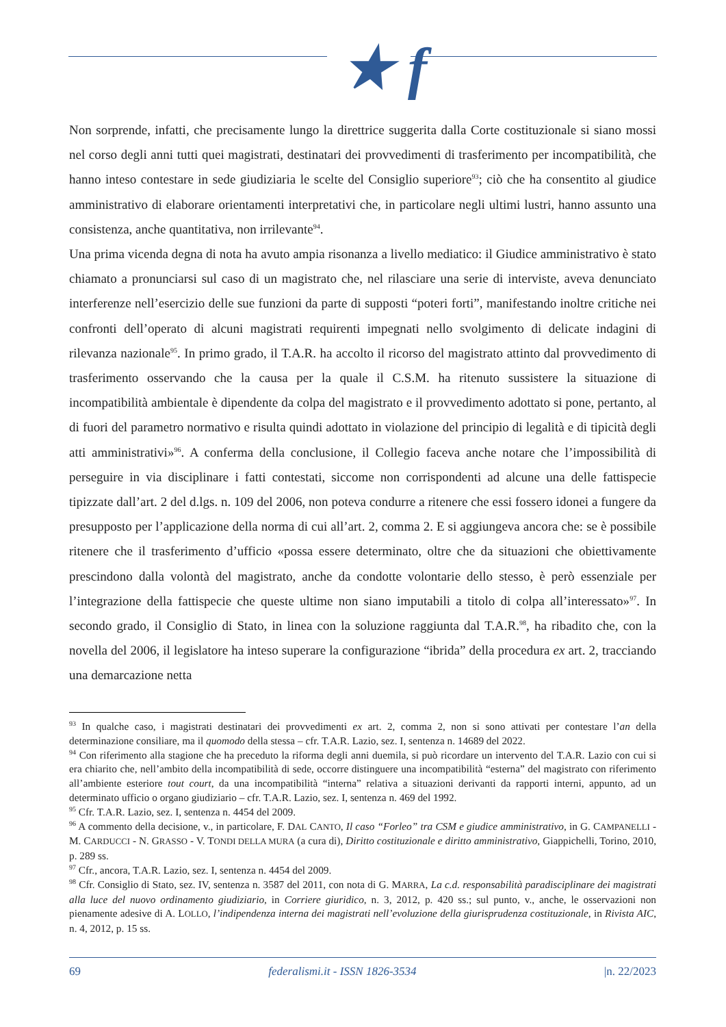★ f
Non sorprende, infatti, che precisamente lungo la direttrice suggerita dalla Corte costituzionale si siano mossi nel corso degli anni tutti quei magistrati, destinatari dei provvedimenti di trasferimento per incompatibilità, che hanno inteso contestare in sede giudiziaria le scelte del Consiglio superiore<sup>93</sup>; ciò che ha consentito al giudice amministrativo di elaborare orientamenti interpretativi che, in particolare negli ultimi lustri, hanno assunto una consistenza, anche quantitativa, non irrilevante<sup>94</sup>.
Una prima vicenda degna di nota ha avuto ampia risonanza a livello mediatico: il Giudice amministrativo è stato chiamato a pronunciarsi sul caso di un magistrato che, nel rilasciare una serie di interviste, aveva denunciato interferenze nell’esercizio delle sue funzioni da parte di supposti “poteri forti”, manifestando inoltre critiche nei confronti dell’operato di alcuni magistrati requirenti impegnati nello svolgimento di delicate indagini di rilevanza nazionale<sup>95</sup>. In primo grado, il T.A.R. ha accolto il ricorso del magistrato attinto dal provvedimento di trasferimento osservando che la causa per la quale il C.S.M. ha ritenuto sussistere la situazione di incompatibilità ambientale è dipendente da colpa del magistrato e il provvedimento adottato si pone, pertanto, al di fuori del parametro normativo e risulta quindi adottato in violazione del principio di legalità e di tipicità degli atti amministrativi»<sup>96</sup>. A conferma della conclusione, il Collegio faceva anche notare che l’impossibilità di perseguire in via disciplinare i fatti contestati, siccome non corrispondenti ad alcune una delle fattispecie tipizzate dall’art. 2 del d.lgs. n. 109 del 2006, non poteva condurre a ritenere che essi fossero idonei a fungere da presupposto per l’applicazione della norma di cui all’art. 2, comma 2. E si aggiungeva ancora che: se è possibile ritenere che il trasferimento d’ufficio «possa essere determinato, oltre che da situazioni che obiettivamente prescindono dalla volontà del magistrato, anche da condotte volontarie dello stesso, è però essenziale per l’integrazione della fattispecie che queste ultime non siano imputabili a titolo di colpa all’interessato»<sup>97</sup>. In secondo grado, il Consiglio di Stato, in linea con la soluzione raggiunta dal T.A.R.<sup>98</sup>, ha ribadito che, con la novella del 2006, il legislatore ha inteso superare la configurazione “ibrida” della procedura ex art. 2, tracciando una demarcazione netta
<sup>93</sup> In qualche caso, i magistrati destinatari dei provvedimenti ex art. 2, comma 2, non si sono attivati per contestare l’an della determinazione consiliare, ma il quomodo della stessa – cfr. T.A.R. Lazio, sez. I, sentenza n. 14689 del 2022.
<sup>94</sup> Con riferimento alla stagione che ha preceduto la riforma degli anni duemila, si può ricordare un intervento del T.A.R. Lazio con cui si era chiarito che, nell’ambito della incompatibilità di sede, occorre distinguere una incompatibilità “esterna” del magistrato con riferimento all’ambiente esteriore tout court, da una incompatibilità “interna” relativa a situazioni derivanti da rapporti interni, appunto, ad un determinato ufficio o organo giudiziario – cfr. T.A.R. Lazio, sez. I, sentenza n. 469 del 1992.
<sup>95</sup> Cfr. T.A.R. Lazio, sez. I, sentenza n. 4454 del 2009.
<sup>96</sup> A commento della decisione, v., in particolare, F. DAL CANTO, Il caso “Forleo” tra CSM e giudice amministrativo, in G. CAMPANELLI - M. CARDUCCI - N. GRASSO - V. TONDI DELLA MURA (a cura di), Diritto costituzionale e diritto amministrativo, Giappichelli, Torino, 2010, p. 289 ss.
<sup>97</sup> Cfr., ancora, T.A.R. Lazio, sez. I, sentenza n. 4454 del 2009.
<sup>98</sup> Cfr. Consiglio di Stato, sez. IV, sentenza n. 3587 del 2011, con nota di G. MARRA, La c.d. responsabilità paradisciplinare dei magistrati alla luce del nuovo ordinamento giudiziario, in Corriere giuridico, n. 3, 2012, p. 420 ss.; sul punto, v., anche, le osservazioni non pienamente adesive di A. LOLLO, l’indipendenza interna dei magistrati nell’evoluzione della giurisprudenza costituzionale, in Rivista AIC, n. 4, 2012, p. 15 ss.
69 federalismi.it - ISSN 1826-3534 |n. 22/2023